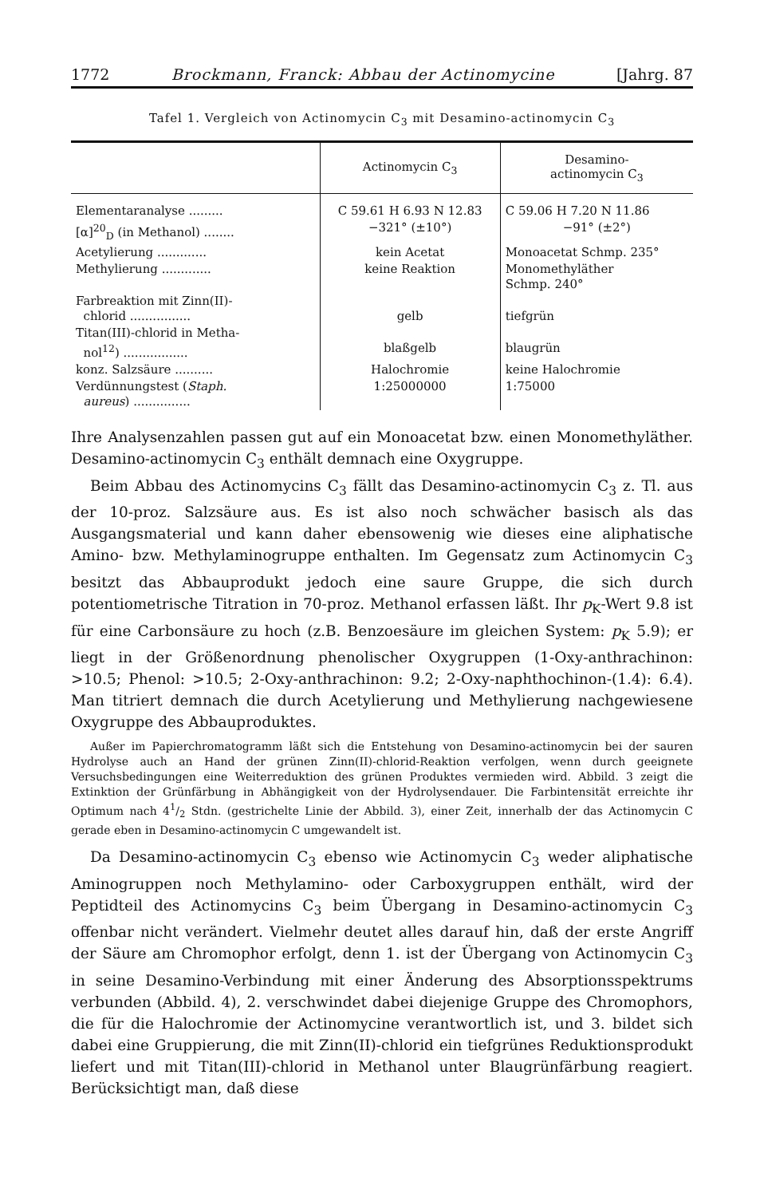1772 Brockmann, Franck: Abbau der Actinomycine [Jahrg. 87
Tafel 1. Vergleich von Actinomycin C<sub>3</sub> mit Desamino-actinomycin C<sub>3</sub>
| | Actinomycin C<sub>3</sub> | Desamino- actinomycin C<sub>3</sub> |
| --- | --- | --- |
| Elementaranalyse ......... | C 59.61 H 6.93 N 12.83 | C 59.06 H 7.20 N 11.86 |
| [α]<sup>20</sup><sub>D</sub> (in Methanol) ........ | −321° (±10°) | −91° (±2°) |
| Acetylierung ............. | kein Acetat | Monoacetat Schmp. 235° |
| Methylierung ............. | keine Reaktion | Monomethyläther Schmp. 240° |
| Farbreaktion mit Zinn(II)- chlorid ................ | gelb | tiefgrün |
| Titan(III)-chlorid in Metha- nol<sup>12</sup>) ................. | blaßgelb | blaugrün |
| konz. Salzsäure .......... | Halochromie | keine Halochromie |
| Verdünnungstest ( Staph. aureus ) ............... | 1:25000000 | 1:75000 |
Ihre Analysenzahlen passen gut auf ein Monoacetat bzw. einen Monomethyläther. Desamino-actinomycin C<sub>3</sub> enthält demnach eine Oxygruppe.
Beim Abbau des Actinomycins C<sub>3</sub> fällt das Desamino-actinomycin C<sub>3</sub> z. Tl. aus der 10-proz. Salzsäure aus. Es ist also noch schwächer basisch als das Ausgangsmaterial und kann daher ebensowenig wie dieses eine aliphatische Amino- bzw. Methylaminogruppe enthalten. Im Gegensatz zum Actinomycin C<sub>3</sub> besitzt das Abbauprodukt jedoch eine saure Gruppe, die sich durch potentiometrische Titration in 70-proz. Methanol erfassen läßt. Ihr p<sub>K</sub>-Wert 9.8 ist für eine Carbonsäure zu hoch (z.B. Benzoesäure im gleichen System: p<sub>K</sub> 5.9); er liegt in der Größenordnung phenolischer Oxygruppen (1-Oxy-anthrachinon: >10.5; Phenol: >10.5; 2-Oxy-anthrachinon: 9.2; 2-Oxy-naphthochinon-(1.4): 6.4). Man titriert demnach die durch Acetylierung und Methylierung nachgewiesene Oxygruppe des Abbauproduktes.
Außer im Papierchromatogramm läßt sich die Entstehung von Desamino-actinomycin bei der sauren Hydrolyse auch an Hand der grünen Zinn(II)-chlorid-Reaktion verfolgen, wenn durch geeignete Versuchsbedingungen eine Weiterreduktion des grünen Produktes vermieden wird. Abbild. 3 zeigt die Extinktion der Grünfärbung in Abhängigkeit von der Hydrolysendauer. Die Farbintensität erreichte ihr Optimum nach 41/2 Stdn. (gestrichelte Linie der Abbild. 3), einer Zeit, innerhalb der das Actinomycin C gerade eben in Desamino-actinomycin C umgewandelt ist.
Da Desamino-actinomycin C<sub>3</sub> ebenso wie Actinomycin C<sub>3</sub> weder aliphatische Aminogruppen noch Methylamino- oder Carboxygruppen enthält, wird der Peptidteil des Actinomycins C<sub>3</sub> beim Übergang in Desamino-actinomycin C<sub>3</sub> offenbar nicht verändert. Vielmehr deutet alles darauf hin, daß der erste Angriff der Säure am Chromophor erfolgt, denn 1. ist der Übergang von Actinomycin C<sub>3</sub> in seine Desamino-Verbindung mit einer Änderung des Absorptionsspektrums verbunden (Abbild. 4), 2. verschwindet dabei diejenige Gruppe des Chromophors, die für die Halochromie der Actinomycine verantwortlich ist, und 3. bildet sich dabei eine Gruppierung, die mit Zinn(II)-chlorid ein tiefgrünes Reduktionsprodukt liefert und mit Titan(III)-chlorid in Methanol unter Blaugrünfärbung reagiert. Berücksichtigt man, daß diese